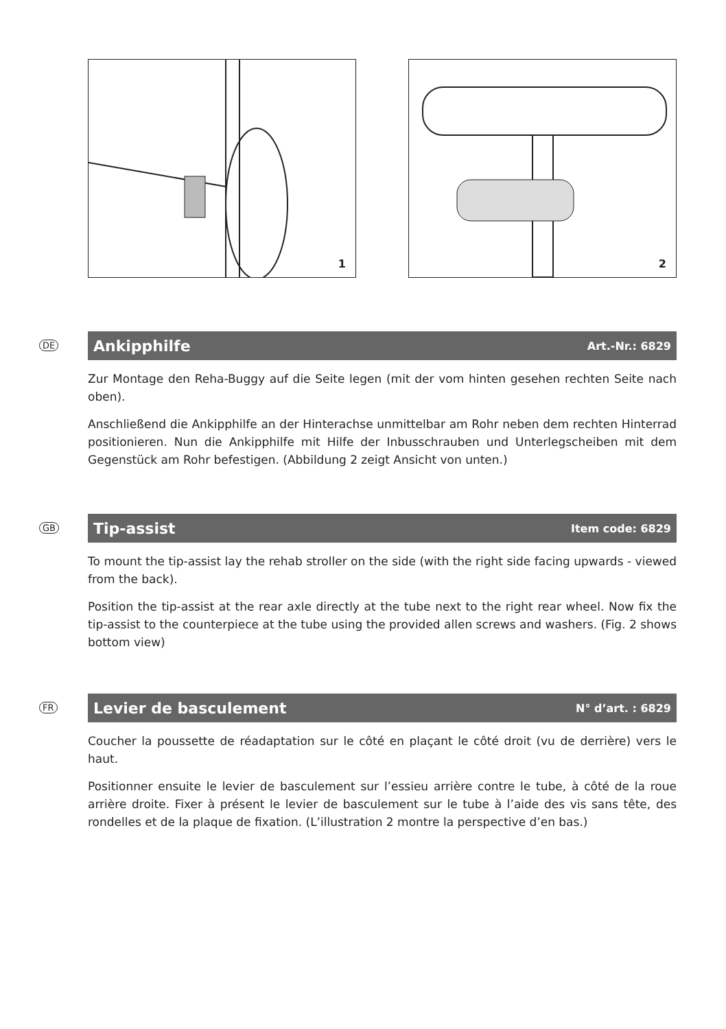1
2
DE
Ankipphilfe Art.-Nr.: 6829
Zur Montage den Reha-Buggy auf die Seite legen (mit der vom hinten gesehen rechten Seite nach oben).
Anschließend die Ankipphilfe an der Hinterachse unmittelbar am Rohr neben dem rechten Hinterrad positionieren. Nun die Ankipphilfe mit Hilfe der Inbusschrauben und Unterlegscheiben mit dem Gegenstück am Rohr befestigen. (Abbildung 2 zeigt Ansicht von unten.)
GB
Tip-assist Item code: 6829
To mount the tip-assist lay the rehab stroller on the side (with the right side facing upwards - viewed from the back).
Position the tip-assist at the rear axle directly at the tube next to the right rear wheel. Now fix the tip-assist to the counterpiece at the tube using the provided allen screws and washers. (Fig. 2 shows bottom view)
FR
Levier de basculement N° d’art. : 6829
Coucher la poussette de réadaptation sur le côté en plaçant le côté droit (vu de derrière) vers le haut.
Positionner ensuite le levier de basculement sur l’essieu arrière contre le tube, à côté de la roue arrière droite. Fixer à présent le levier de basculement sur le tube à l’aide des vis sans tête, des rondelles et de la plaque de fixation. (L’illustration 2 montre la perspective d’en bas.)